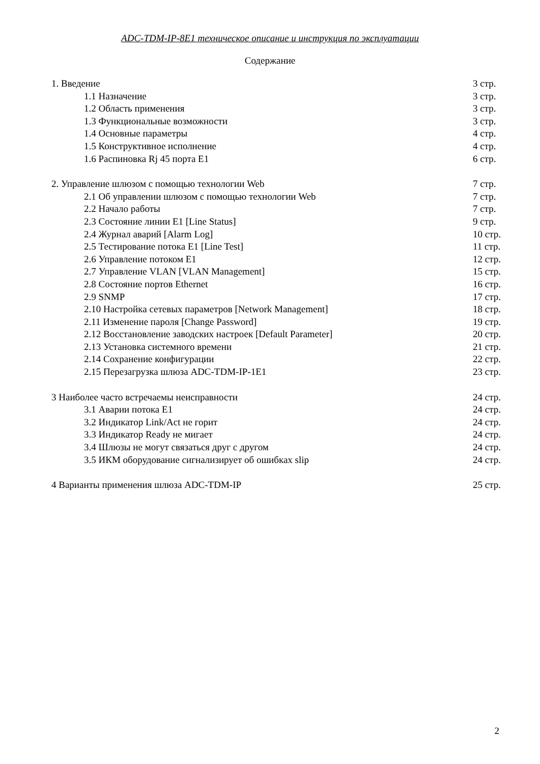ADC-TDM-IP-8E1 техническое описание и инструкция по эксплуатации
Содержание
1. Введение 3 стр.
1.1 Назначение 3 стр.
1.2 Область применения 3 стр.
1.3 Функциональные возможности 3 стр.
1.4 Основные параметры 4 стр.
1.5 Конструктивное исполнение 4 стр.
1.6 Распиновка Rj 45 порта E1 6 стр.
2. Управление шлюзом с помощью технологии Web 7 стр.
2.1 Об управлении шлюзом с помощью технологии Web 7 стр.
2.2 Начало работы 7 стр.
2.3 Состояние линии E1 [Line Status] 9 стр.
2.4 Журнал аварий [Alarm Log] 10 стр.
2.5 Тестирование потока E1 [Line Test] 11 стр.
2.6 Управление потоком E1 12 стр.
2.7 Управление VLAN [VLAN Management] 15 стр.
2.8 Состояние портов Ethernet 16 стр.
2.9 SNMP 17 стр.
2.10 Настройка сетевых параметров [Network Management] 18 стр.
2.11 Изменение пароля [Change Password] 19 стр.
2.12 Восстановление заводских настроек [Default Parameter] 20 стр.
2.13 Установка системного времени 21 стр.
2.14 Сохранение конфигурации 22 стр.
2.15 Перезагрузка шлюза ADC-TDM-IP-1E1 23 стр.
3 Наиболее часто встречаемы неисправности 24 стр.
3.1 Аварии потока E1 24 стр.
3.2 Индикатор Link/Act не горит 24 стр.
3.3 Индикатор Ready не мигает 24 стр.
3.4 Шлюзы не могут связаться друг с другом 24 стр.
3.5 ИКМ оборудование сигнализирует об ошибках slip 24 стр.
4 Варианты применения шлюза ADC-TDM-IP 25 стр.
2